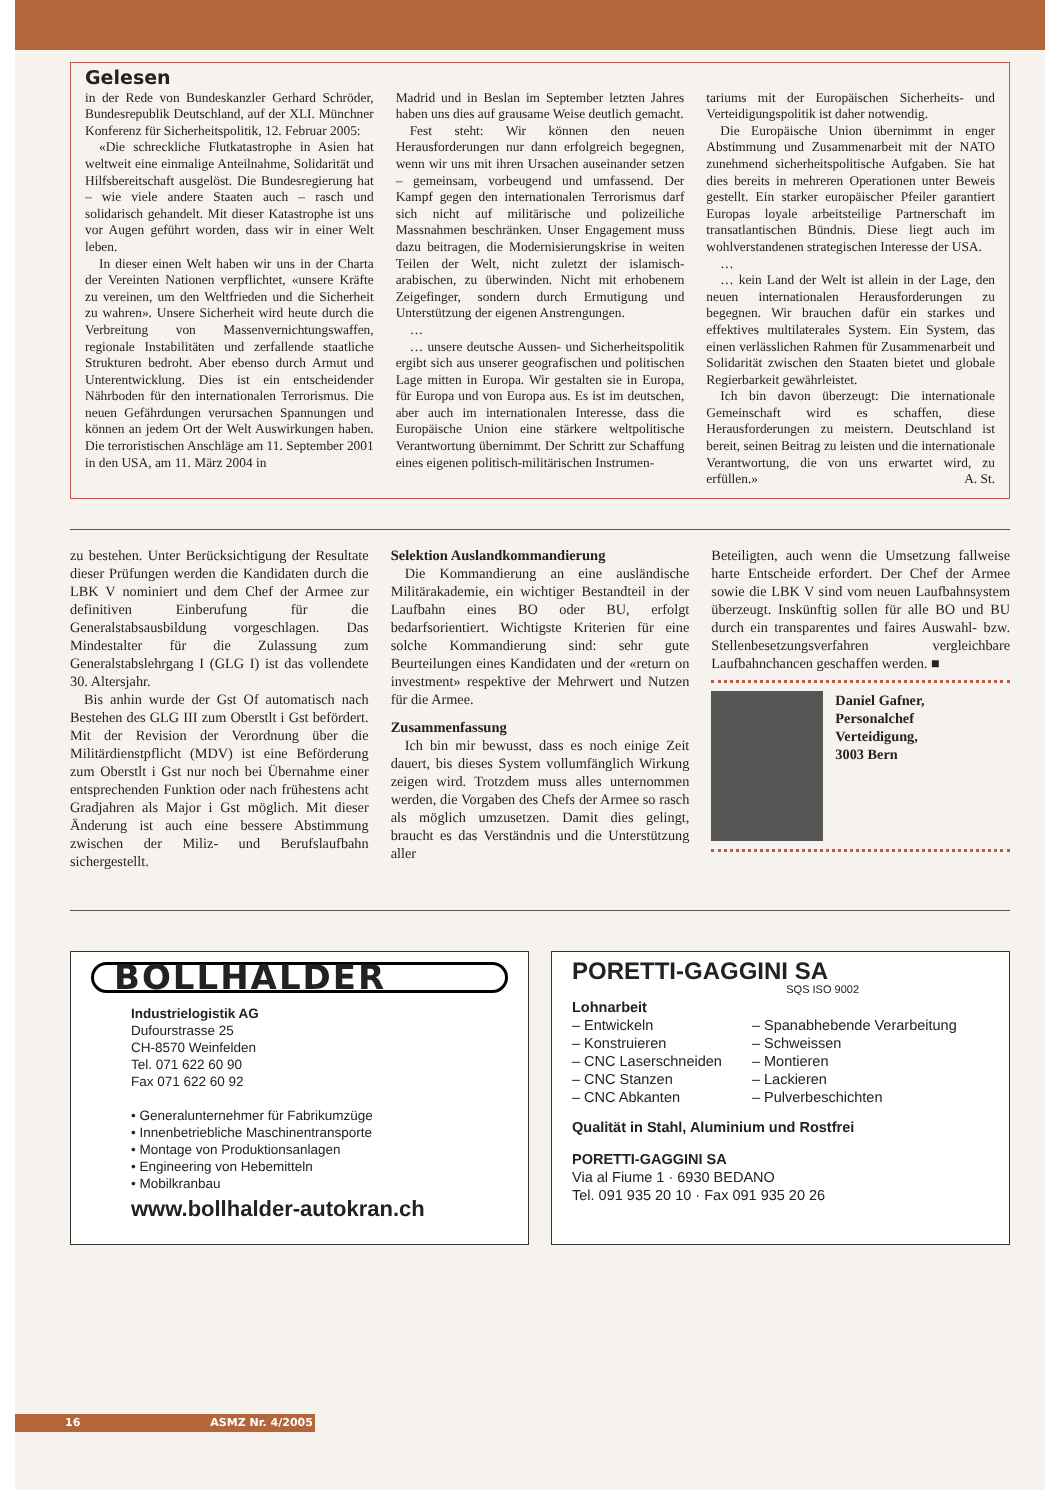Gelesen
in der Rede von Bundeskanzler Gerhard Schröder, Bundesrepublik Deutschland, auf der XLI. Münchner Konferenz für Sicherheitspolitik, 12. Februar 2005:
«Die schreckliche Flutkatastrophe in Asien hat weltweit eine einmalige Anteilnahme, Solidarität und Hilfsbereitschaft ausgelöst. Die Bundesregierung hat – wie viele andere Staaten auch – rasch und solidarisch gehandelt. Mit dieser Katastrophe ist uns vor Augen geführt worden, dass wir in einer Welt leben.
In dieser einen Welt haben wir uns in der Charta der Vereinten Nationen verpflichtet, «unsere Kräfte zu vereinen, um den Weltfrieden und die Sicherheit zu wahren». Unsere Sicherheit wird heute durch die Verbreitung von Massenvernichtungswaffen, regionale Instabilitäten und zerfallende staatliche Strukturen bedroht. Aber ebenso durch Armut und Unterentwicklung. Dies ist ein entscheidender Nährboden für den internationalen Terrorismus. Die neuen Gefährdungen verursachen Spannungen und können an jedem Ort der Welt Auswirkungen haben. Die terroristischen Anschläge am 11. September 2001 in den USA, am 11. März 2004 in
Madrid und in Beslan im September letzten Jahres haben uns dies auf grausame Weise deutlich gemacht.
Fest steht: Wir können den neuen Herausforderungen nur dann erfolgreich begegnen, wenn wir uns mit ihren Ursachen auseinander setzen – gemeinsam, vorbeugend und umfassend. Der Kampf gegen den internationalen Terrorismus darf sich nicht auf militärische und polizeiliche Massnahmen beschränken. Unser Engagement muss dazu beitragen, die Modernisierungskrise in weiten Teilen der Welt, nicht zuletzt der islamisch-arabischen, zu überwinden. Nicht mit erhobenem Zeigefinger, sondern durch Ermutigung und Unterstützung der eigenen Anstrengungen.
…
… unsere deutsche Aussen- und Sicherheitspolitik ergibt sich aus unserer geografischen und politischen Lage mitten in Europa. Wir gestalten sie in Europa, für Europa und von Europa aus. Es ist im deutschen, aber auch im internationalen Interesse, dass die Europäische Union eine stärkere weltpolitische Verantwortung übernimmt. Der Schritt zur Schaffung eines eigenen politisch-militärischen Instrumen-
tariums mit der Europäischen Sicherheits- und Verteidigungspolitik ist daher notwendig.
Die Europäische Union übernimmt in enger Abstimmung und Zusammenarbeit mit der NATO zunehmend sicherheitspolitische Aufgaben. Sie hat dies bereits in mehreren Operationen unter Beweis gestellt. Ein starker europäischer Pfeiler garantiert Europas loyale arbeitsteilige Partnerschaft im transatlantischen Bündnis. Diese liegt auch im wohlverstandenen strategischen Interesse der USA.
…
… kein Land der Welt ist allein in der Lage, den neuen internationalen Herausforderungen zu begegnen. Wir brauchen dafür ein starkes und effektives multilaterales System. Ein System, das einen verlässlichen Rahmen für Zusammenarbeit und Solidarität zwischen den Staaten bietet und globale Regierbarkeit gewährleistet.
Ich bin davon überzeugt: Die internationale Gemeinschaft wird es schaffen, diese Herausforderungen zu meistern. Deutschland ist bereit, seinen Beitrag zu leisten und die internationale Verantwortung, die von uns erwartet wird, zu erfüllen.» A. St.
zu bestehen. Unter Berücksichtigung der Resultate dieser Prüfungen werden die Kandidaten durch die LBK V nominiert und dem Chef der Armee zur definitiven Einberufung für die Generalstabsausbildung vorgeschlagen. Das Mindestalter für die Zulassung zum Generalstabslehrgang I (GLG I) ist das vollendete 30. Altersjahr.
Bis anhin wurde der Gst Of automatisch nach Bestehen des GLG III zum Oberstlt i Gst befördert. Mit der Revision der Verordnung über die Militärdienstpflicht (MDV) ist eine Beförderung zum Oberstlt i Gst nur noch bei Übernahme einer entsprechenden Funktion oder nach frühestens acht Gradjahren als Major i Gst möglich. Mit dieser Änderung ist auch eine bessere Abstimmung zwischen der Miliz- und Berufslaufbahn sichergestellt.
Selektion Auslandkommandierung
Die Kommandierung an eine ausländische Militärakademie, ein wichtiger Bestandteil in der Laufbahn eines BO oder BU, erfolgt bedarfsorientiert. Wichtigste Kriterien für eine solche Kommandierung sind: sehr gute Beurteilungen eines Kandidaten und der «return on investment» respektive der Mehrwert und Nutzen für die Armee.
Zusammenfassung
Ich bin mir bewusst, dass es noch einige Zeit dauert, bis dieses System vollumfänglich Wirkung zeigen wird. Trotzdem muss alles unternommen werden, die Vorgaben des Chefs der Armee so rasch als möglich umzusetzen. Damit dies gelingt, braucht es das Verständnis und die Unterstützung aller
Beteiligten, auch wenn die Umsetzung fallweise harte Entscheide erfordert. Der Chef der Armee sowie die LBK V sind vom neuen Laufbahnsystem überzeugt. Inskünftig sollen für alle BO und BU durch ein transparentes und faires Auswahl- bzw. Stellenbesetzungsverfahren vergleichbare Laufbahnchancen geschaffen werden. ■
Daniel Gafner,
Personalchef
Verteidigung,
3003 Bern
BOLLHALDER
Industrielogistik AG
Dufourstrasse 25
CH-8570 Weinfelden
Tel. 071 622 60 90
Fax 071 622 60 92
• Generalunternehmer für Fabrikumzüge
• Innenbetriebliche Maschinentransporte
• Montage von Produktionsanlagen
• Engineering von Hebemitteln
• Mobilkranbau
www.bollhalder-autokran.ch
PORETTI-GAGGINI SA
SQS ISO 9002
Lohnarbeit
– Entwickeln
– Konstruieren
– CNC Laserschneiden
– CNC Stanzen
– CNC Abkanten
– Spanabhebende Verarbeitung
– Schweissen
– Montieren
– Lackieren
– Pulverbeschichten
Qualität in Stahl, Aluminium und Rostfrei
PORETTI-GAGGINI SA
Via al Fiume 1 · 6930 BEDANO
Tel. 091 935 20 10 · Fax 091 935 20 26
16 ASMZ Nr. 4/2005